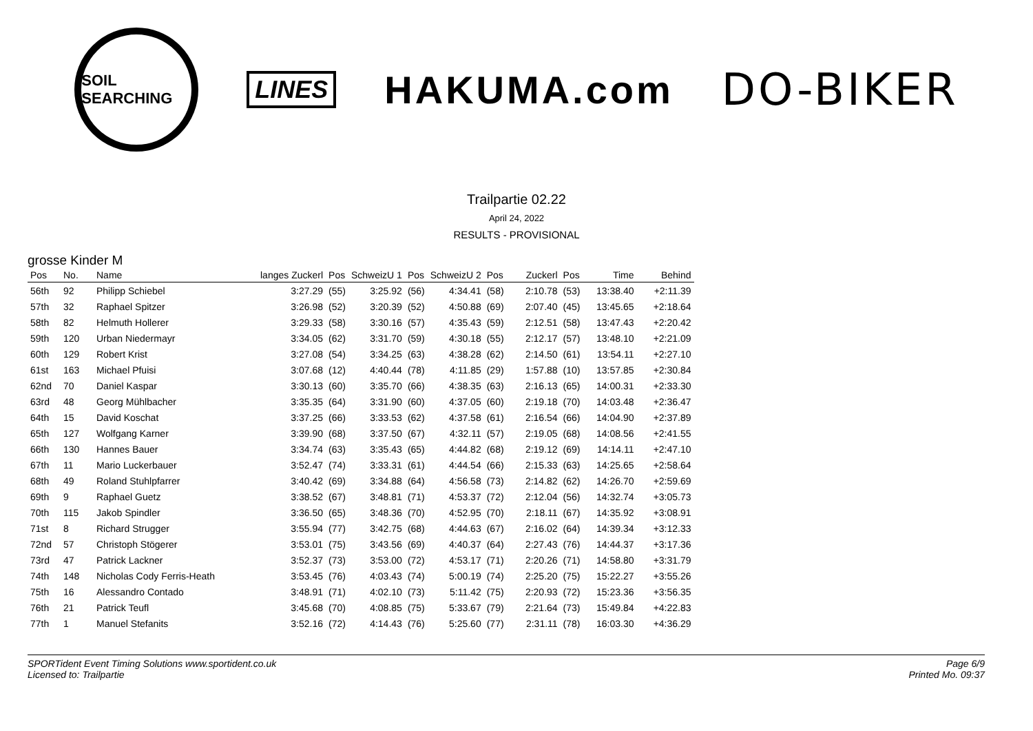SOIL SEARCHING
LINES
HAKUMA.com DO-BIKER
Trailpartie 02.22
April 24, 2022
RESULTS - PROVISIONAL
grosse Kinder M
| Pos | No. | Name | langes Zuckerl | Pos | SchweizU 1 | Pos | SchweizU 2 | Pos | Zuckerl | Pos | Time | Behind |
| --- | --- | --- | --- | --- | --- | --- | --- | --- | --- | --- | --- | --- |
| 56th | 92 | Philipp Schiebel | 3:27.29 | (55) | 3:25.92 | (56) | 4:34.41 | (58) | 2:10.78 | (53) | 13:38.40 | +2:11.39 |
| 57th | 32 | Raphael Spitzer | 3:26.98 | (52) | 3:20.39 | (52) | 4:50.88 | (69) | 2:07.40 | (45) | 13:45.65 | +2:18.64 |
| 58th | 82 | Helmuth Hollerer | 3:29.33 | (58) | 3:30.16 | (57) | 4:35.43 | (59) | 2:12.51 | (58) | 13:47.43 | +2:20.42 |
| 59th | 120 | Urban Niedermayr | 3:34.05 | (62) | 3:31.70 | (59) | 4:30.18 | (55) | 2:12.17 | (57) | 13:48.10 | +2:21.09 |
| 60th | 129 | Robert Krist | 3:27.08 | (54) | 3:34.25 | (63) | 4:38.28 | (62) | 2:14.50 | (61) | 13:54.11 | +2:27.10 |
| 61st | 163 | Michael Pfuisi | 3:07.68 | (12) | 4:40.44 | (78) | 4:11.85 | (29) | 1:57.88 | (10) | 13:57.85 | +2:30.84 |
| 62nd | 70 | Daniel Kaspar | 3:30.13 | (60) | 3:35.70 | (66) | 4:38.35 | (63) | 2:16.13 | (65) | 14:00.31 | +2:33.30 |
| 63rd | 48 | Georg Mühlbacher | 3:35.35 | (64) | 3:31.90 | (60) | 4:37.05 | (60) | 2:19.18 | (70) | 14:03.48 | +2:36.47 |
| 64th | 15 | David Koschat | 3:37.25 | (66) | 3:33.53 | (62) | 4:37.58 | (61) | 2:16.54 | (66) | 14:04.90 | +2:37.89 |
| 65th | 127 | Wolfgang Karner | 3:39.90 | (68) | 3:37.50 | (67) | 4:32.11 | (57) | 2:19.05 | (68) | 14:08.56 | +2:41.55 |
| 66th | 130 | Hannes Bauer | 3:34.74 | (63) | 3:35.43 | (65) | 4:44.82 | (68) | 2:19.12 | (69) | 14:14.11 | +2:47.10 |
| 67th | 11 | Mario Luckerbauer | 3:52.47 | (74) | 3:33.31 | (61) | 4:44.54 | (66) | 2:15.33 | (63) | 14:25.65 | +2:58.64 |
| 68th | 49 | Roland Stuhlpfarrer | 3:40.42 | (69) | 3:34.88 | (64) | 4:56.58 | (73) | 2:14.82 | (62) | 14:26.70 | +2:59.69 |
| 69th | 9 | Raphael Guetz | 3:38.52 | (67) | 3:48.81 | (71) | 4:53.37 | (72) | 2:12.04 | (56) | 14:32.74 | +3:05.73 |
| 70th | 115 | Jakob Spindler | 3:36.50 | (65) | 3:48.36 | (70) | 4:52.95 | (70) | 2:18.11 | (67) | 14:35.92 | +3:08.91 |
| 71st | 8 | Richard Strugger | 3:55.94 | (77) | 3:42.75 | (68) | 4:44.63 | (67) | 2:16.02 | (64) | 14:39.34 | +3:12.33 |
| 72nd | 57 | Christoph Stögerer | 3:53.01 | (75) | 3:43.56 | (69) | 4:40.37 | (64) | 2:27.43 | (76) | 14:44.37 | +3:17.36 |
| 73rd | 47 | Patrick Lackner | 3:52.37 | (73) | 3:53.00 | (72) | 4:53.17 | (71) | 2:20.26 | (71) | 14:58.80 | +3:31.79 |
| 74th | 148 | Nicholas Cody Ferris-Heath | 3:53.45 | (76) | 4:03.43 | (74) | 5:00.19 | (74) | 2:25.20 | (75) | 15:22.27 | +3:55.26 |
| 75th | 16 | Alessandro Contado | 3:48.91 | (71) | 4:02.10 | (73) | 5:11.42 | (75) | 2:20.93 | (72) | 15:23.36 | +3:56.35 |
| 76th | 21 | Patrick Teufl | 3:45.68 | (70) | 4:08.85 | (75) | 5:33.67 | (79) | 2:21.64 | (73) | 15:49.84 | +4:22.83 |
| 77th | 1 | Manuel Stefanits | 3:52.16 | (72) | 4:14.43 | (76) | 5:25.60 | (77) | 2:31.11 | (78) | 16:03.30 | +4:36.29 |
SPORTident Event Timing Solutions www.sportident.co.uk
Licensed to: Trailpartie
Page 6/9
Printed Mo. 09:37